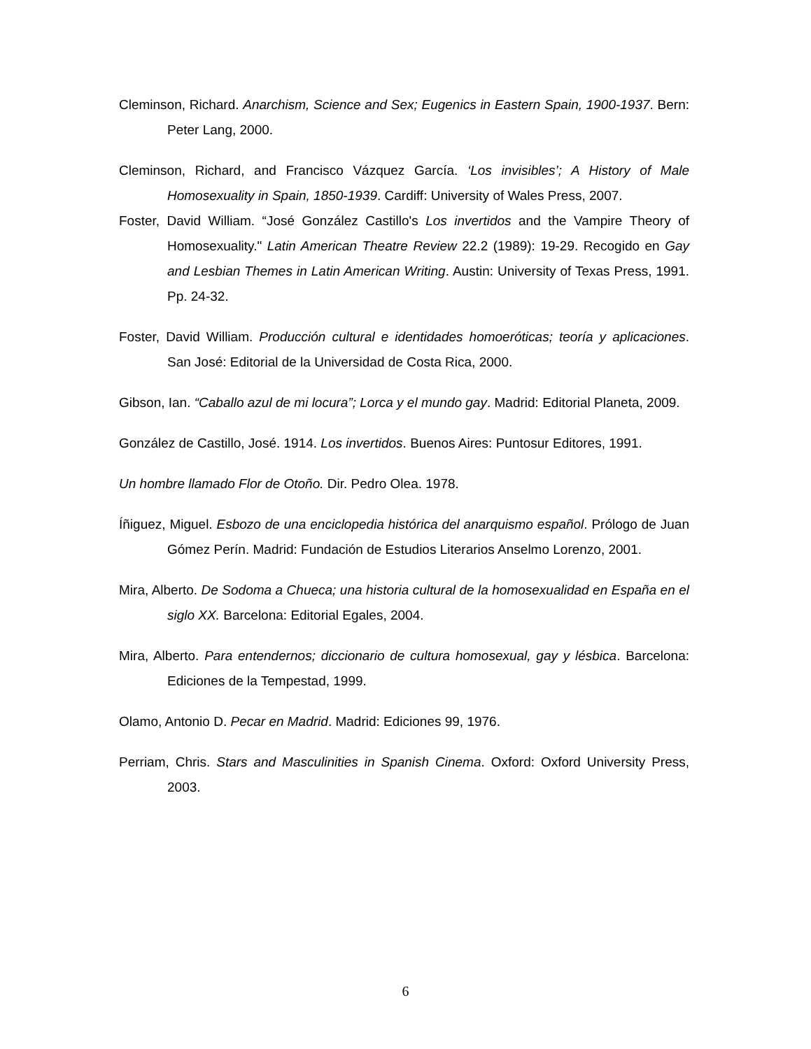Cleminson, Richard. Anarchism, Science and Sex; Eugenics in Eastern Spain, 1900-1937. Bern: Peter Lang, 2000.
Cleminson, Richard, and Francisco Vázquez García. ‘Los invisibles’; A History of Male Homosexuality in Spain, 1850-1939. Cardiff: University of Wales Press, 2007.
Foster, David William. “José González Castillo's Los invertidos and the Vampire Theory of Homosexuality." Latin American Theatre Review 22.2 (1989): 19-29. Recogido en Gay and Lesbian Themes in Latin American Writing. Austin: University of Texas Press, 1991. Pp. 24-32.
Foster, David William. Producción cultural e identidades homoeróticas; teoría y aplicaciones. San José: Editorial de la Universidad de Costa Rica, 2000.
Gibson, Ian. “Caballo azul de mi locura”; Lorca y el mundo gay. Madrid: Editorial Planeta, 2009.
González de Castillo, José. 1914. Los invertidos. Buenos Aires: Puntosur Editores, 1991.
Un hombre llamado Flor de Otoño. Dir. Pedro Olea. 1978.
Íñiguez, Miguel. Esbozo de una enciclopedia histórica del anarquismo español. Prólogo de Juan Gómez Perín. Madrid: Fundación de Estudios Literarios Anselmo Lorenzo, 2001.
Mira, Alberto. De Sodoma a Chueca; una historia cultural de la homosexualidad en España en el siglo XX. Barcelona: Editorial Egales, 2004.
Mira, Alberto. Para entendernos; diccionario de cultura homosexual, gay y lésbica. Barcelona: Ediciones de la Tempestad, 1999.
Olamo, Antonio D. Pecar en Madrid. Madrid: Ediciones 99, 1976.
Perriam, Chris. Stars and Masculinities in Spanish Cinema. Oxford: Oxford University Press, 2003.
6